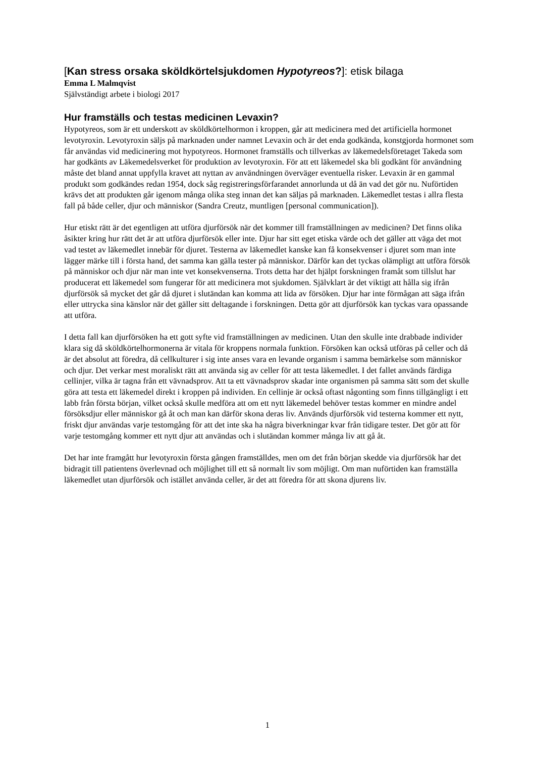[Kan stress orsaka sköldkörtelsjukdomen Hypotyreos?]: etisk bilaga
Emma L Malmqvist
Självständigt arbete i biologi 2017
Hur framställs och testas medicinen Levaxin?
Hypotyreos, som är ett underskott av sköldkörtelhormon i kroppen, går att medicinera med det artificiella hormonet levotyroxin. Levotyroxin säljs på marknaden under namnet Levaxin och är det enda godkända, konstgjorda hormonet som får användas vid medicinering mot hypotyreos. Hormonet framställs och tillverkas av läkemedelsföretaget Takeda som har godkänts av Läkemedelsverket för produktion av levotyroxin. För att ett läkemedel ska bli godkänt för användning måste det bland annat uppfylla kravet att nyttan av användningen överväger eventuella risker. Levaxin är en gammal produkt som godkändes redan 1954, dock såg registreringsförfarandet annorlunda ut då än vad det gör nu. Nuförtiden krävs det att produkten går igenom många olika steg innan det kan säljas på marknaden. Läkemedlet testas i allra flesta fall på både celler, djur och människor (Sandra Creutz, muntligen [personal communication]).
Hur etiskt rätt är det egentligen att utföra djurförsök när det kommer till framställningen av medicinen? Det finns olika åsikter kring hur rätt det är att utföra djurförsök eller inte. Djur har sitt eget etiska värde och det gäller att väga det mot vad testet av läkemedlet innebär för djuret. Testerna av läkemedlet kanske kan få konsekvenser i djuret som man inte lägger märke till i första hand, det samma kan gälla tester på människor. Därför kan det tyckas olämpligt att utföra försök på människor och djur när man inte vet konsekvenserna. Trots detta har det hjälpt forskningen framåt som tillslut har producerat ett läkemedel som fungerar för att medicinera mot sjukdomen. Självklart är det viktigt att hålla sig ifrån djurförsök så mycket det går då djuret i slutändan kan komma att lida av försöken. Djur har inte förmågan att säga ifrån eller uttrycka sina känslor när det gäller sitt deltagande i forskningen. Detta gör att djurförsök kan tyckas vara opassande att utföra.
I detta fall kan djurförsöken ha ett gott syfte vid framställningen av medicinen. Utan den skulle inte drabbade individer klara sig då sköldkörtelhormonerna är vitala för kroppens normala funktion. Försöken kan också utföras på celler och då är det absolut att föredra, då cellkulturer i sig inte anses vara en levande organism i samma bemärkelse som människor och djur. Det verkar mest moraliskt rätt att använda sig av celler för att testa läkemedlet. I det fallet används färdiga cellinjer, vilka är tagna från ett vävnadsprov. Att ta ett vävnadsprov skadar inte organismen på samma sätt som det skulle göra att testa ett läkemedel direkt i kroppen på individen. En cellinje är också oftast någonting som finns tillgängligt i ett labb från första början, vilket också skulle medföra att om ett nytt läkemedel behöver testas kommer en mindre andel försöksdjur eller människor gå åt och man kan därför skona deras liv. Används djurförsök vid testerna kommer ett nytt, friskt djur användas varje testomgång för att det inte ska ha några biverkningar kvar från tidigare tester. Det gör att för varje testomgång kommer ett nytt djur att användas och i slutändan kommer många liv att gå åt.
Det har inte framgått hur levotyroxin första gången framställdes, men om det från början skedde via djurförsök har det bidragit till patientens överlevnad och möjlighet till ett så normalt liv som möjligt. Om man nuförtiden kan framställa läkemedlet utan djurförsök och istället använda celler, är det att föredra för att skona djurens liv.
1